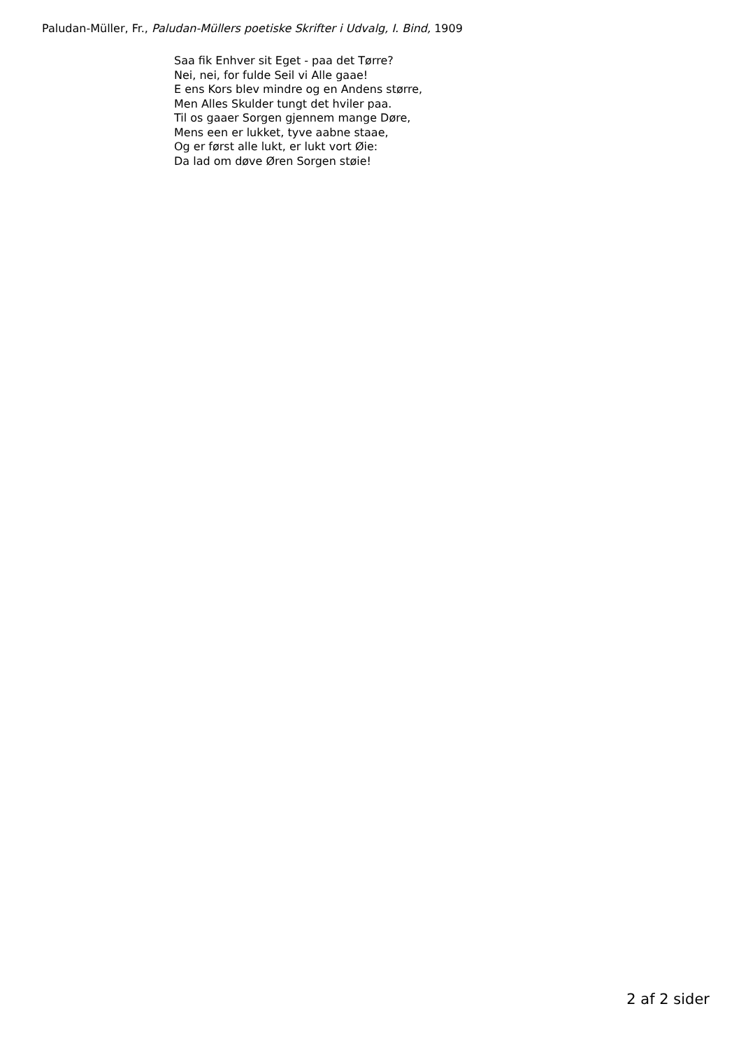Paludan-Müller, Fr., Paludan-Müllers poetiske Skrifter i Udvalg, I. Bind, 1909
Saa fik Enhver sit Eget - paa det Tørre?
Nei, nei, for fulde Seil vi Alle gaae!
E ens Kors blev mindre og en Andens større,
Men Alles Skulder tungt det hviler paa.
Til os gaaer Sorgen gjennem mange Døre,
Mens een er lukket, tyve aabne staae,
Og er først alle lukt, er lukt vort Øie:
Da lad om døve Øren Sorgen støie!
2 af 2 sider